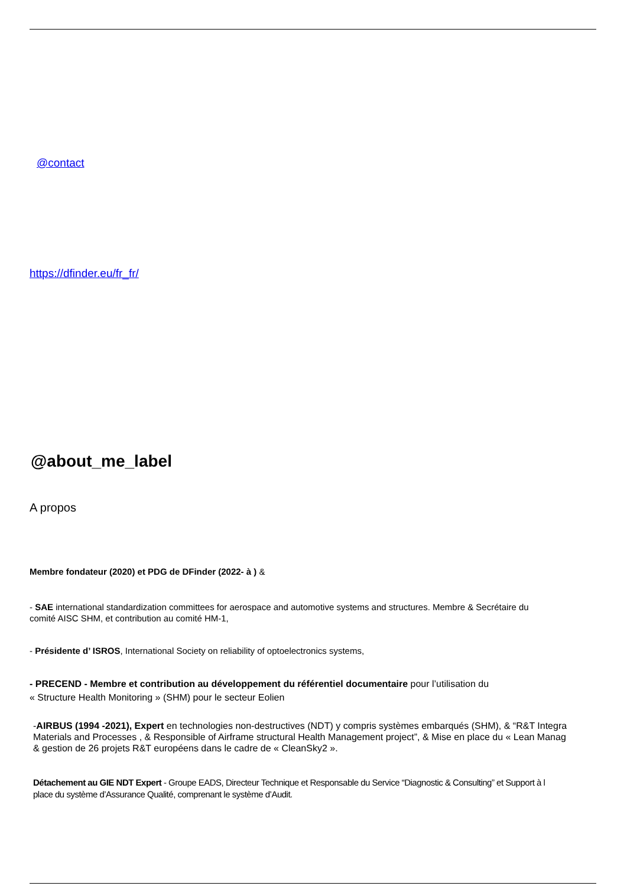@contact
https://dfinder.eu/fr_fr/
@about_me_label
A propos
Membre fondateur (2020) et PDG de DFinder (2022- à ) &
- SAE international standardization committees for aerospace and automotive systems and structures. Membre & Secrétaire du
comité AISC SHM, et contribution au comité HM-1,
- Présidente d’ ISROS, International Society on reliability of optoelectronics systems,
- PRECEND - Membre et contribution au développement du référentiel documentaire pour l’utilisation du
« Structure Health Monitoring » (SHM) pour le secteur Eolien
-AIRBUS (1994 -2021), Expert en technologies non-destructives (NDT) y compris systèmes embarqués (SHM), & “R&T Integra
Materials and Processes , & Responsible of Airframe structural Health Management project”, & Mise en place du « Lean Manag
& gestion de 26 projets R&T européens dans le cadre de « CleanSky2 ».
Détachement au GIE NDT Expert - Groupe EADS, Directeur Technique et Responsable du Service “Diagnostic & Consulting” et Support à l
place du système d’Assurance Qualité, comprenant le système d’Audit.